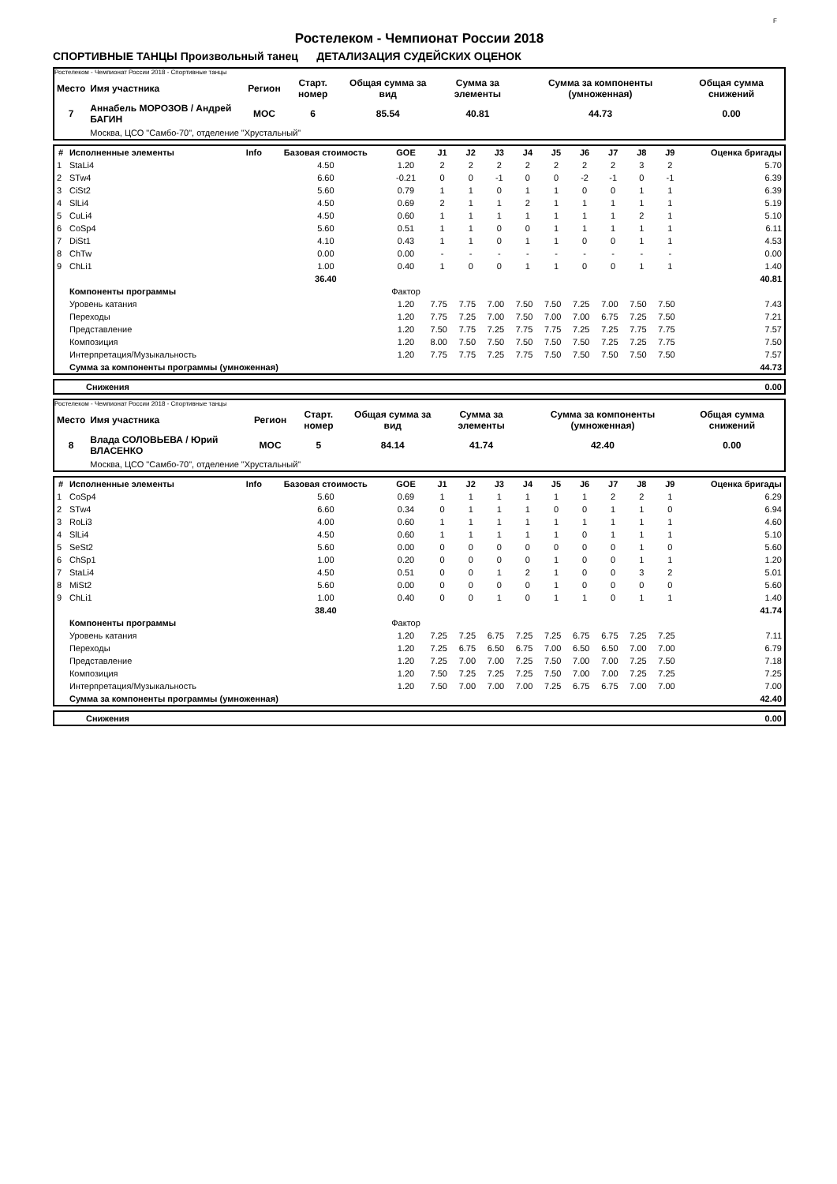F
Ростелеком - Чемпионат России 2018
СПОРТИВНЫЕ ТАНЦЫ Произвольный танец ДЕТАЛИЗАЦИЯ СУДЕЙСКИХ ОЦЕНОК
Ростелеком - Чемпионат России 2018 - Спортивные танцы
| Место | Имя участника | Регион | Старт. номер | Общая сумма за вид | Сумма за элементы | Сумма за компоненты (умноженная) | Общая сумма снижений |
| --- | --- | --- | --- | --- | --- | --- | --- |
| 7 | Аннабель МОРОЗОВ / Андрей БАГИН | MOC | 6 | 85.54 | 40.81 | 44.73 | 0.00 |
| | Москва, ЦСО "Самбо-70", отделение "Хрустальный" | | | | | | |
| # | Исполненные элементы | Info | Базовая стоимость | GOE | J1 | J2 | J3 | J4 | J5 | J6 | J7 | J8 | J9 | Оценка бригады |
| --- | --- | --- | --- | --- | --- | --- | --- | --- | --- | --- | --- | --- | --- | --- |
| 1 | StaLi4 | | 4.50 | 1.20 | 2 | 2 | 2 | 2 | 2 | 2 | 2 | 3 | 2 | 5.70 |
| 2 | STw4 | | 6.60 | -0.21 | 0 | 0 | -1 | 0 | 0 | -2 | -1 | 0 | -1 | 6.39 |
| 3 | CiSt2 | | 5.60 | 0.79 | 1 | 1 | 0 | 1 | 1 | 0 | 0 | 1 | 1 | 6.39 |
| 4 | SlLi4 | | 4.50 | 0.69 | 2 | 1 | 1 | 2 | 1 | 1 | 1 | 1 | 1 | 5.19 |
| 5 | CuLi4 | | 4.50 | 0.60 | 1 | 1 | 1 | 1 | 1 | 1 | 1 | 2 | 1 | 5.10 |
| 6 | CoSp4 | | 5.60 | 0.51 | 1 | 1 | 0 | 0 | 1 | 1 | 1 | 1 | 1 | 6.11 |
| 7 | DiSt1 | | 4.10 | 0.43 | 1 | 1 | 0 | 1 | 1 | 0 | 0 | 1 | 1 | 4.53 |
| 8 | ChTw | | 0.00 | 0.00 | - | - | - | - | - | - | - | - | - | 0.00 |
| 9 | ChLi1 | | 1.00 | 0.40 | 1 | 0 | 0 | 1 | 1 | 0 | 0 | 1 | 1 | 1.40 |
| | | | 36.40 | | | | | | | | | | | 40.81 |
| | Компоненты программы | | | Фактор | | | | | | | | | | |
| | Уровень катания | | | 1.20 | 7.75 | 7.75 | 7.00 | 7.50 | 7.50 | 7.25 | 7.00 | 7.50 | 7.50 | 7.43 |
| | Переходы | | | 1.20 | 7.75 | 7.25 | 7.00 | 7.50 | 7.00 | 7.00 | 6.75 | 7.25 | 7.50 | 7.21 |
| | Представление | | | 1.20 | 7.50 | 7.75 | 7.25 | 7.75 | 7.75 | 7.25 | 7.25 | 7.75 | 7.75 | 7.57 |
| | Композиция | | | 1.20 | 8.00 | 7.50 | 7.50 | 7.50 | 7.50 | 7.50 | 7.25 | 7.25 | 7.75 | 7.50 |
| | Интерпретация/Музыкальность | | | 1.20 | 7.75 | 7.75 | 7.25 | 7.75 | 7.50 | 7.50 | 7.50 | 7.50 | 7.50 | 7.57 |
| | Сумма за компоненты программы (умноженная) | | | | | | | | | | | | | 44.73 |
| Снижения | 0.00 |
Ростелеком - Чемпионат России 2018 - Спортивные танцы
| Место | Имя участника | Регион | Старт. номер | Общая сумма за вид | Сумма за элементы | Сумма за компоненты (умноженная) | Общая сумма снижений |
| --- | --- | --- | --- | --- | --- | --- | --- |
| 8 | Влада СОЛОВЬЕВА / Юрий ВЛАСЕНКО | MOC | 5 | 84.14 | 41.74 | 42.40 | 0.00 |
| | Москва, ЦСО "Самбо-70", отделение "Хрустальный" | | | | | | |
| # | Исполненные элементы | Info | Базовая стоимость | GOE | J1 | J2 | J3 | J4 | J5 | J6 | J7 | J8 | J9 | Оценка бригады |
| --- | --- | --- | --- | --- | --- | --- | --- | --- | --- | --- | --- | --- | --- | --- |
| 1 | CoSp4 | | 5.60 | 0.69 | 1 | 1 | 1 | 1 | 1 | 1 | 2 | 2 | 1 | 6.29 |
| 2 | STw4 | | 6.60 | 0.34 | 0 | 1 | 1 | 1 | 0 | 0 | 1 | 1 | 0 | 6.94 |
| 3 | RoLi3 | | 4.00 | 0.60 | 1 | 1 | 1 | 1 | 1 | 1 | 1 | 1 | 1 | 4.60 |
| 4 | SlLi4 | | 4.50 | 0.60 | 1 | 1 | 1 | 1 | 1 | 0 | 1 | 1 | 1 | 5.10 |
| 5 | SeSt2 | | 5.60 | 0.00 | 0 | 0 | 0 | 0 | 0 | 0 | 0 | 1 | 0 | 5.60 |
| 6 | ChSp1 | | 1.00 | 0.20 | 0 | 0 | 0 | 0 | 1 | 0 | 0 | 1 | 1 | 1.20 |
| 7 | StaLi4 | | 4.50 | 0.51 | 0 | 0 | 1 | 2 | 1 | 0 | 0 | 3 | 2 | 5.01 |
| 8 | MiSt2 | | 5.60 | 0.00 | 0 | 0 | 0 | 0 | 1 | 0 | 0 | 0 | 0 | 5.60 |
| 9 | ChLi1 | | 1.00 | 0.40 | 0 | 0 | 1 | 0 | 1 | 1 | 0 | 1 | 1 | 1.40 |
| | | | 38.40 | | | | | | | | | | | 41.74 |
| | Компоненты программы | | | Фактор | | | | | | | | | | |
| | Уровень катания | | | 1.20 | 7.25 | 7.25 | 6.75 | 7.25 | 7.25 | 6.75 | 6.75 | 7.25 | 7.25 | 7.11 |
| | Переходы | | | 1.20 | 7.25 | 6.75 | 6.50 | 6.75 | 7.00 | 6.50 | 6.50 | 7.00 | 7.00 | 6.79 |
| | Представление | | | 1.20 | 7.25 | 7.00 | 7.00 | 7.25 | 7.50 | 7.00 | 7.00 | 7.25 | 7.50 | 7.18 |
| | Композиция | | | 1.20 | 7.50 | 7.25 | 7.25 | 7.25 | 7.50 | 7.00 | 7.00 | 7.25 | 7.25 | 7.25 |
| | Интерпретация/Музыкальность | | | 1.20 | 7.50 | 7.00 | 7.00 | 7.00 | 7.25 | 6.75 | 6.75 | 7.00 | 7.00 | 7.00 |
| | Сумма за компоненты программы (умноженная) | | | | | | | | | | | | | 42.40 |
| Снижения | 0.00 |